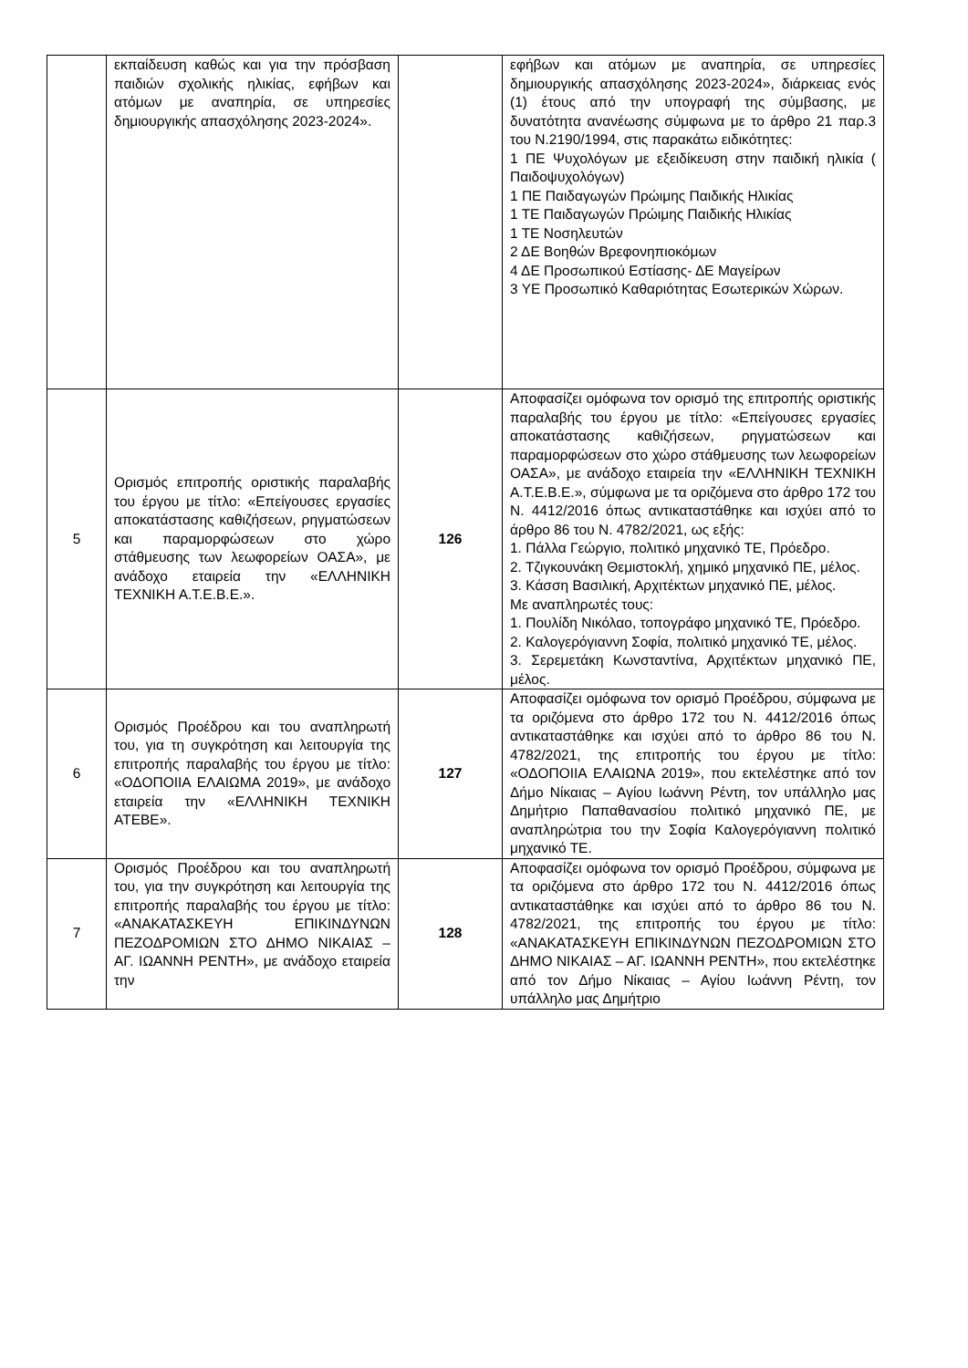| | εκπαίδευση καθώς και για την πρόσβαση παιδιών σχολικής ηλικίας, εφήβων και ατόμων με αναπηρία, σε υπηρεσίες δημιουργικής απασχόλησης 2023-2024». | | εφήβων και ατόμων με αναπηρία, σε υπηρεσίες δημιουργικής απασχόλησης 2023-2024», διάρκειας ενός (1) έτους από την υπογραφή της σύμβασης, με δυνατότητα ανανέωσης σύμφωνα με το άρθρο 21 παρ.3 του Ν.2190/1994, στις παρακάτω ειδικότητες: 1 ΠΕ Ψυχολόγων με εξειδίκευση στην παιδική ηλικία ( Παιδοψυχολόγων) 1 ΠΕ Παιδαγωγών Πρώιμης Παιδικής Ηλικίας 1 ΤΕ Παιδαγωγών Πρώιμης Παιδικής Ηλικίας 1 ΤΕ Νοσηλευτών 2 ΔΕ Βοηθών Βρεφονηπιοκόμων 4 ΔΕ Προσωπικού Εστίασης- ΔΕ Μαγείρων 3 ΥΕ Προσωπικό Καθαριότητας Εσωτερικών Χώρων. |
| 5 | Ορισμός επιτροπής οριστικής παραλαβής του έργου με τίτλο: «Επείγουσες εργασίες αποκατάστασης καθιζήσεων, ρηγματώσεων και παραμορφώσεων στο χώρο στάθμευσης των λεωφορείων ΟΑΣΑ», με ανάδοχο εταιρεία την «ΕΛΛΗΝΙΚΗ ΤΕΧΝΙΚΗ Α.Τ.Ε.Β.Ε.». | 126 | Αποφασίζει ομόφωνα τον ορισμό της επιτροπής οριστικής παραλαβής του έργου με τίτλο: «Επείγουσες εργασίες αποκατάστασης καθιζήσεων, ρηγματώσεων και παραμορφώσεων στο χώρο στάθμευσης των λεωφορείων ΟΑΣΑ», με ανάδοχο εταιρεία την «ΕΛΛΗΝΙΚΗ ΤΕΧΝΙΚΗ Α.Τ.Ε.Β.Ε.», σύμφωνα με τα οριζόμενα στο άρθρο 172 του Ν. 4412/2016 όπως αντικαταστάθηκε και ισχύει από το άρθρο 86 του Ν. 4782/2021, ως εξής: 1. Πάλλα Γεώργιο, πολιτικό μηχανικό ΤΕ, Πρόεδρο. 2. Τζιγκουνάκη Θεμιστοκλή, χημικό μηχανικό ΠΕ, μέλος. 3. Κάσση Βασιλική, Αρχιτέκτων μηχανικό ΠΕ, μέλος. Με αναπληρωτές τους: 1. Πουλίδη Νικόλαο, τοπογράφο μηχανικό ΤΕ, Πρόεδρο. 2. Καλογερόγιαννη Σοφία, πολιτικό μηχανικό ΤΕ, μέλος. 3. Σερεμετάκη Κωνσταντίνα, Αρχιτέκτων μηχανικό ΠΕ, μέλος. |
| 6 | Ορισμός Προέδρου και του αναπληρωτή του, για τη συγκρότηση και λειτουργία της επιτροπής παραλαβής του έργου με τίτλο: «ΟΔΟΠΟΙΙΑ ΕΛΑΙΩΜΑ 2019», με ανάδοχο εταιρεία την «ΕΛΛΗΝΙΚΗ ΤΕΧΝΙΚΗ ΑΤΕΒΕ». | 127 | Αποφασίζει ομόφωνα τον ορισμό Προέδρου, σύμφωνα με τα οριζόμενα στο άρθρο 172 του Ν. 4412/2016 όπως αντικαταστάθηκε και ισχύει από το άρθρο 86 του Ν. 4782/2021, της επιτροπής του έργου με τίτλο: «ΟΔΟΠΟΙΙΑ ΕΛΑΙΩΝΑ 2019», που εκτελέστηκε από τον Δήμο Νίκαιας – Αγίου Ιωάννη Ρέντη, τον υπάλληλο μας Δημήτριο Παπαθανασίου πολιτικό μηχανικό ΠΕ, με αναπληρώτρια του την Σοφία Καλογερόγιαννη πολιτικό μηχανικό ΤΕ. |
| 7 | Ορισμός Προέδρου και του αναπληρωτή του, για την συγκρότηση και λειτουργία της επιτροπής παραλαβής του έργου με τίτλο: «ΑΝΑΚΑΤΑΣΚΕΥΗ ΕΠΙΚΙΝΔΥΝΩΝ ΠΕΖΟΔΡΟΜΙΩΝ ΣΤΟ ΔΗΜΟ ΝΙΚΑΙΑΣ – ΑΓ. ΙΩΑΝΝΗ ΡΕΝΤΗ», με ανάδοχο εταιρεία την | 128 | Αποφασίζει ομόφωνα τον ορισμό Προέδρου, σύμφωνα με τα οριζόμενα στο άρθρο 172 του Ν. 4412/2016 όπως αντικαταστάθηκε και ισχύει από το άρθρο 86 του Ν. 4782/2021, της επιτροπής του έργου με τίτλο: «ΑΝΑΚΑΤΑΣΚΕΥΗ ΕΠΙΚΙΝΔΥΝΩΝ ΠΕΖΟΔΡΟΜΙΩΝ ΣΤΟ ΔΗΜΟ ΝΙΚΑΙΑΣ – ΑΓ. ΙΩΑΝΝΗ ΡΕΝΤΗ», που εκτελέστηκε από τον Δήμο Νίκαιας – Αγίου Ιωάννη Ρέντη, τον υπάλληλο μας Δημήτριο |